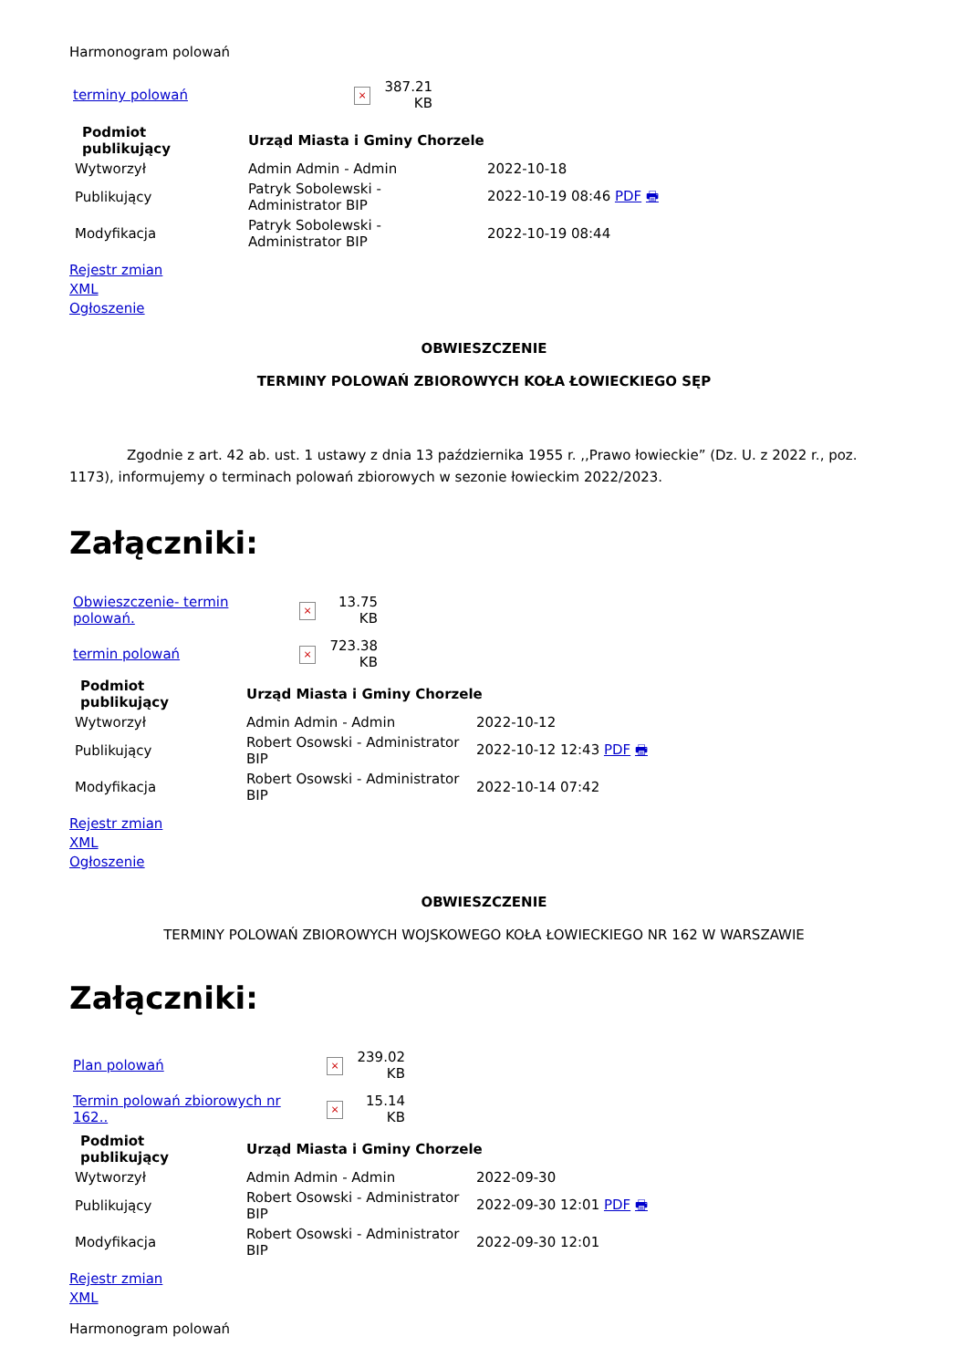Harmonogram polowań
| terminy polowań | × | 387.21 KB |
| Podmiot publikujący | Urząd Miasta i Gminy Chorzele | |
| --- | --- | --- |
| Wytworzył | Admin Admin - Admin | 2022-10-18 |
| Publikujący | Patryk Sobolewski - Administrator BIP | 2022-10-19 08:46 PDF 🖶 |
| Modyfikacja | Patryk Sobolewski - Administrator BIP | 2022-10-19 08:44 |
Rejestr zmian
XML
Ogłoszenie
OBWIESZCZENIE
TERMINY POLOWAŃ ZBIOROWYCH KOŁA ŁOWIECKIEGO SĘP
Zgodnie z art. 42 ab. ust. 1 ustawy z dnia 13 października 1955 r. ,,Prawo łowieckie” (Dz. U. z 2022 r., poz. 1173), informujemy o terminach polowań zbiorowych w sezonie łowieckim 2022/2023.
Załączniki:
| Obwieszczenie- termin polowań. | × | 13.75 KB |
| termin polowań | × | 723.38 KB |
| Podmiot publikujący | Urząd Miasta i Gminy Chorzele | |
| --- | --- | --- |
| Wytworzył | Admin Admin - Admin | 2022-10-12 |
| Publikujący | Robert Osowski - Administrator BIP | 2022-10-12 12:43 PDF 🖶 |
| Modyfikacja | Robert Osowski - Administrator BIP | 2022-10-14 07:42 |
Rejestr zmian
XML
Ogłoszenie
OBWIESZCZENIE
TERMINY POLOWAŃ ZBIOROWYCH WOJSKOWEGO KOŁA ŁOWIECKIEGO NR 162 W WARSZAWIE
Załączniki:
| Plan polowań | × | 239.02 KB |
| Termin polowań zbiorowych nr 162.. | × | 15.14 KB |
| Podmiot publikujący | Urząd Miasta i Gminy Chorzele | |
| --- | --- | --- |
| Wytworzył | Admin Admin - Admin | 2022-09-30 |
| Publikujący | Robert Osowski - Administrator BIP | 2022-09-30 12:01 PDF 🖶 |
| Modyfikacja | Robert Osowski - Administrator BIP | 2022-09-30 12:01 |
Rejestr zmian
XML
Harmonogram polowań